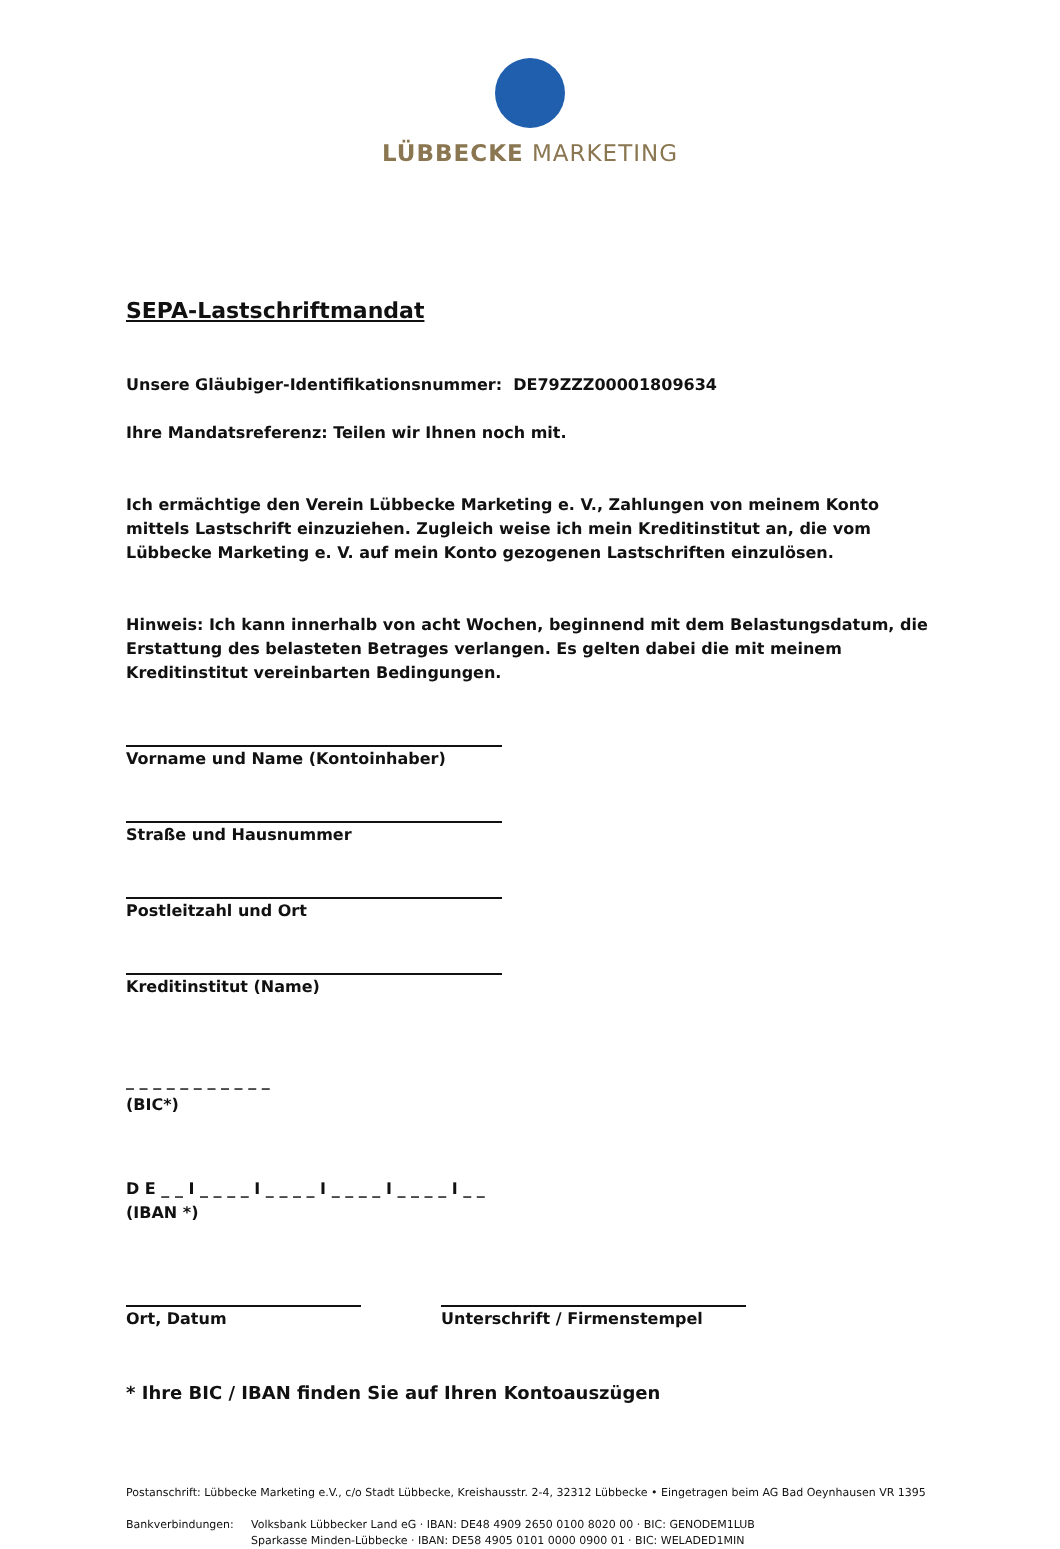LÜBBECKE MARKETING
SEPA-Lastschriftmandat
Unsere Gläubiger-Identifikationsnummer: DE79ZZZ00001809634
Ihre Mandatsreferenz: Teilen wir Ihnen noch mit.
Ich ermächtige den Verein Lübbecke Marketing e. V., Zahlungen von meinem Konto mittels Lastschrift einzuziehen. Zugleich weise ich mein Kreditinstitut an, die vom Lübbecke Marketing e. V. auf mein Konto gezogenen Lastschriften einzulösen.
Hinweis: Ich kann innerhalb von acht Wochen, beginnend mit dem Belastungsdatum, die Erstattung des belasteten Betrages verlangen. Es gelten dabei die mit meinem Kreditinstitut vereinbarten Bedingungen.
Vorname und Name (Kontoinhaber)
Straße und Hausnummer
Postleitzahl und Ort
Kreditinstitut (Name)
_ _ _ _ _ _ _ _ _ _ _
(BIC*)
D E _ _ I _ _ _ _ I _ _ _ _ I _ _ _ _ I _ _ _ _ I _ _
(IBAN *)
Ort, Datum Unterschrift / Firmenstempel
* Ihre BIC / IBAN finden Sie auf Ihren Kontoauszügen
Postanschrift: Lübbecke Marketing e.V., c/o Stadt Lübbecke, Kreishausstr. 2-4, 32312 Lübbecke • Eingetragen beim AG Bad Oeynhausen VR 1395
Bankverbindungen: Volksbank Lübbecker Land eG · IBAN: DE48 4909 2650 0100 8020 00 · BIC: GENODEM1LUB
Sparkasse Minden-Lübbecke · IBAN: DE58 4905 0101 0000 0900 01 · BIC: WELADED1MIN